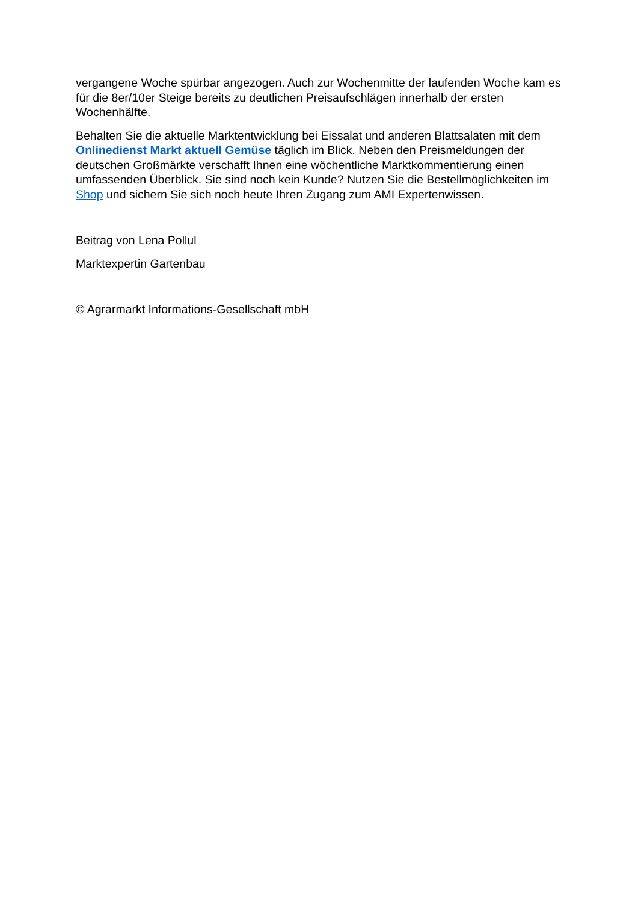vergangene Woche spürbar angezogen. Auch zur Wochenmitte der laufenden Woche kam es für die 8er/10er Steige bereits zu deutlichen Preisaufschlägen innerhalb der ersten Wochenhälfte.
Behalten Sie die aktuelle Marktentwicklung bei Eissalat und anderen Blattsalaten mit dem Onlinedienst Markt aktuell Gemüse täglich im Blick. Neben den Preismeldungen der deutschen Großmärkte verschafft Ihnen eine wöchentliche Marktkommentierung einen umfassenden Überblick. Sie sind noch kein Kunde? Nutzen Sie die Bestellmöglichkeiten im Shop und sichern Sie sich noch heute Ihren Zugang zum AMI Expertenwissen.
Beitrag von Lena Pollul
Marktexpertin Gartenbau
© Agrarmarkt Informations-Gesellschaft mbH